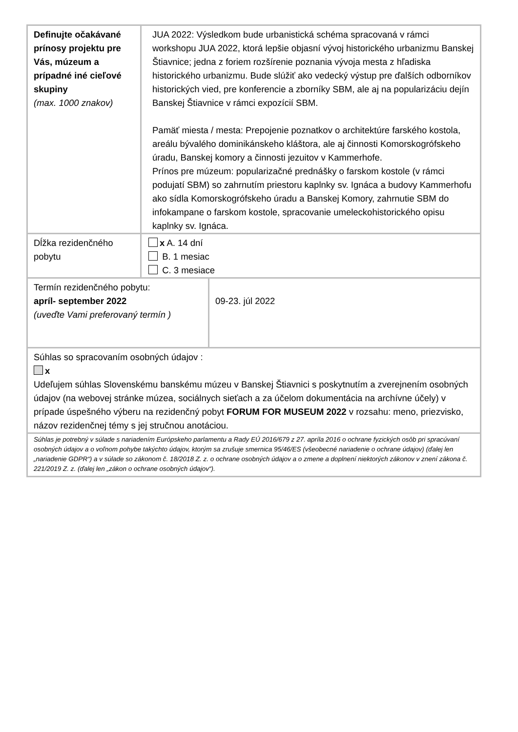| Definujte očakávané prínosy projektu pre Vás, múzeum a prípadné iné cieľové skupiny (max. 1000 znakov) | JUA 2022: Výsledkom bude urbanistická schéma spracovaná v rámci workshopu JUA 2022, ktorá lepšie objasní vývoj historického urbanizmu Banskej Štiavnice; jedna z foriem rozšírenie poznania vývoja mesta z hľadiska historického urbanizmu. Bude slúžiť ako vedecký výstup pre ďalších odborníkov historických vied, pre konferencie a zborníky SBM, ale aj na popularizáciu dejín Banskej Štiavnice v rámci expozícií SBM. Pamäť miesta / mesta: Prepojenie poznatkov o architektúre farského kostola, areálu bývalého dominikánskeho kláštora, ale aj činnosti Komorskogrófskeho úradu, Banskej komory a činnosti jezuitov v Kammerhofe. Prínos pre múzeum: popularizačné prednášky o farskom kostole (v rámci podujatí SBM) so zahrnutím priestoru kaplnky sv. Ignáca a budovy Kammerhofu ako sídla Komorskogrófskeho úradu a Banskej Komory, zahrnutie SBM do infokampane o farskom kostole, spracovanie umeleckohistorického opisu kaplnky sv. Ignáca. | |
| Dĺžka rezidenčného pobytu | x A. 14 dní B. 1 mesiac C. 3 mesiace | |
| Termín rezidenčného pobytu: apríl- september 2022 (uveďte Vami preferovaný termín ) | | 09-23. júl 2022 |
| Súhlas so spracovaním osobných údajov : x Udeľujem súhlas Slovenskému banskému múzeu v Banskej Štiavnici s poskytnutím a zverejnením osobných údajov (na webovej stránke múzea, sociálnych sieťach a za účelom dokumentácia na archívne účely) v prípade úspešného výberu na rezidenčný pobyt FORUM FOR MUSEUM 2022 v rozsahu: meno, priezvisko, názov rezidenčnej témy s jej stručnou anotáciou. | | |
| Súhlas je potrebný v súlade s nariadením Európskeho parlamentu a Rady EÚ 2016/679 z 27. apríla 2016 o ochrane fyzických osôb pri spracúvaní osobných údajov a o voľnom pohybe takýchto údajov, ktorým sa zrušuje smernica 95/46/ES (všeobecné nariadenie o ochrane údajov) (ďalej len „nariadenie GDPR“) a v súlade so zákonom č. 18/2018 Z. z. o ochrane osobných údajov a o zmene a doplnení niektorých zákonov v znení zákona č. 221/2019 Z. z. (ďalej len „zákon o ochrane osobných údajov“). | | |